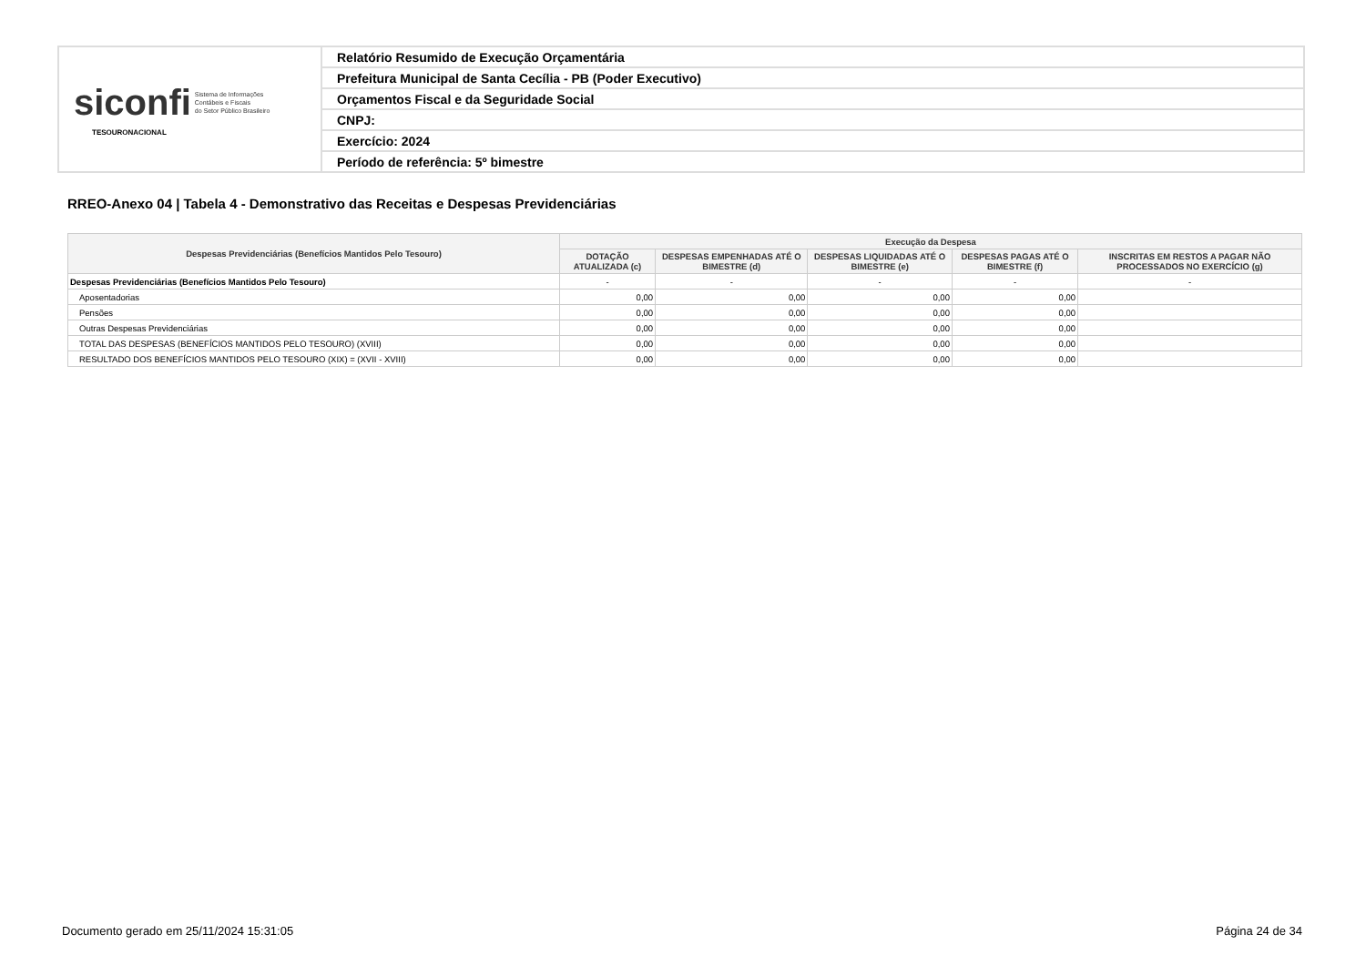| siconfi Sistema de Informações Contábeis e Fiscais do Setor Público Brasileiro TESOURONACIONAL | Relatório Resumido de Execução Orçamentária |
| | Prefeitura Municipal de Santa Cecília - PB (Poder Executivo) |
| | Orçamentos Fiscal e da Seguridade Social |
| | CNPJ: |
| | Exercício: 2024 |
| | Período de referência: 5º bimestre |
RREO-Anexo 04 | Tabela 4 - Demonstrativo das Receitas e Despesas Previdenciárias
| Despesas Previdenciárias (Benefícios Mantidos Pelo Tesouro) | Execução da Despesa | | | | |
| --- | --- | --- | --- | --- | --- |
| | DOTAÇÃO ATUALIZADA (c) | DESPESAS EMPENHADAS ATÉ O BIMESTRE (d) | DESPESAS LIQUIDADAS ATÉ O BIMESTRE (e) | DESPESAS PAGAS ATÉ O BIMESTRE (f) | INSCRITAS EM RESTOS A PAGAR NÃO PROCESSADOS NO EXERCÍCIO (g) |
| Despesas Previdenciárias (Benefícios Mantidos Pelo Tesouro) | - | - | - | - | - |
| Aposentadorias | 0,00 | 0,00 | 0,00 | 0,00 | |
| Pensões | 0,00 | 0,00 | 0,00 | 0,00 | |
| Outras Despesas Previdenciárias | 0,00 | 0,00 | 0,00 | 0,00 | |
| TOTAL DAS DESPESAS (BENEFÍCIOS MANTIDOS PELO TESOURO) (XVIII) | 0,00 | 0,00 | 0,00 | 0,00 | |
| RESULTADO DOS BENEFÍCIOS MANTIDOS PELO TESOURO (XIX) = (XVII - XVIII) | 0,00 | 0,00 | 0,00 | 0,00 | |
Documento gerado em 25/11/2024 15:31:05
Página 24 de 34